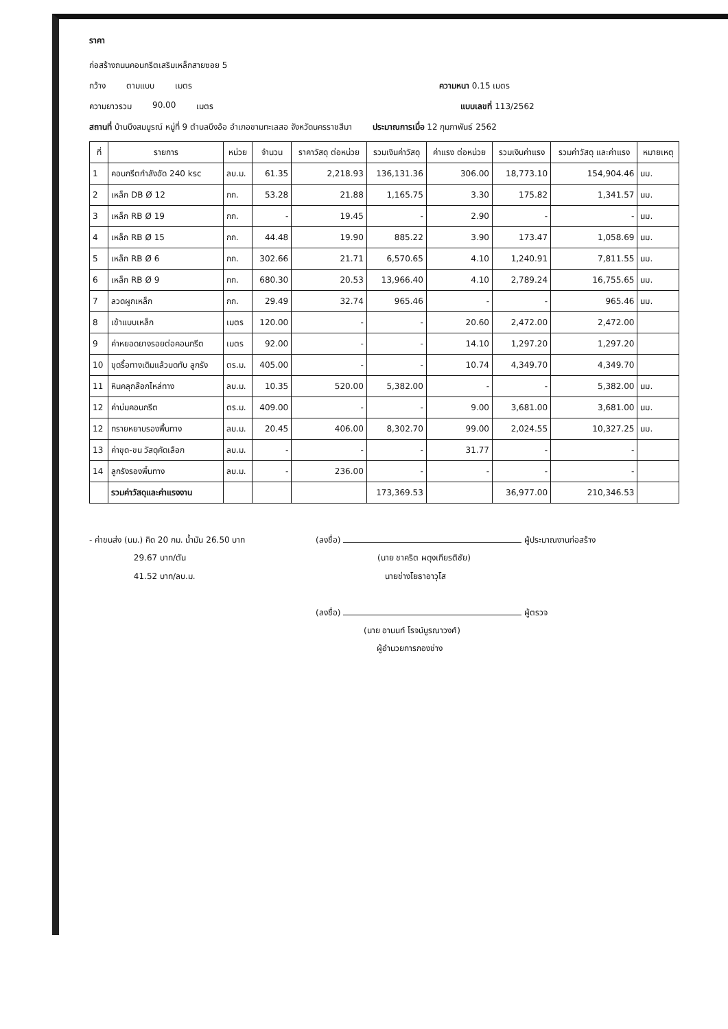ราคา
ก่อสร้างถนนคอนกรีตเสริมเหล็กสายซอย 5
กว้าง ตามแบบ เมตร ความหนา 0.15 เมตร
ความยาวรวม 90.00 เมตร แบบเลขที่ 113/2562
สถานที่ บ้านบึงสมบูรณ์ หมู่ที่ 9 ตำบลบึงอ้อ อำเภอขามทะเลสอ จังหวัดนครราชสีมา ประมาณการเมื่อ 12 กุมภาพันธ์ 2562
| ที่ | รายการ | หน่วย | จำนวน | ราคาวัสดุ ต่อหน่วย | รวมเงินค่าวัสดุ | ค่าแรง ต่อหน่วย | รวมเงินค่าแรง | รวมค่าวัสดุ และค่าแรง | หมายเหตุ |
| --- | --- | --- | --- | --- | --- | --- | --- | --- | --- |
| 1 | คอนกรีตกำลังอัด 240 ksc | ลบ.ม. | 61.35 | 2,218.93 | 136,131.36 | 306.00 | 18,773.10 | 154,904.46 | นม. |
| 2 | เหล็ก DB Ø 12 | กก. | 53.28 | 21.88 | 1,165.75 | 3.30 | 175.82 | 1,341.57 | นม. |
| 3 | เหล็ก RB Ø 19 | กก. | - | 19.45 | - | 2.90 | - | - | นม. |
| 4 | เหล็ก RB Ø 15 | กก. | 44.48 | 19.90 | 885.22 | 3.90 | 173.47 | 1,058.69 | นม. |
| 5 | เหล็ก RB Ø 6 | กก. | 302.66 | 21.71 | 6,570.65 | 4.10 | 1,240.91 | 7,811.55 | นม. |
| 6 | เหล็ก RB Ø 9 | กก. | 680.30 | 20.53 | 13,966.40 | 4.10 | 2,789.24 | 16,755.65 | นม. |
| 7 | ลวดผูกเหล็ก | กก. | 29.49 | 32.74 | 965.46 | - | - | 965.46 | นม. |
| 8 | เข้าแบบเหล็ก | เมตร | 120.00 | - | - | 20.60 | 2,472.00 | 2,472.00 | |
| 9 | ค่าหยอดยางรอยต่อคอนกรีต | เมตร | 92.00 | - | - | 14.10 | 1,297.20 | 1,297.20 | |
| 10 | ขุดรื้อทางเดิมแล้วบดทับ ลูกรัง | ตร.ม. | 405.00 | - | - | 10.74 | 4,349.70 | 4,349.70 | |
| 11 | หินคลุกล๊อกไหล่ทาง | ลบ.ม. | 10.35 | 520.00 | 5,382.00 | - | - | 5,382.00 | นม. |
| 12 | ค่าบ่มคอนกรีต | ตร.ม. | 409.00 | - | - | 9.00 | 3,681.00 | 3,681.00 | นม. |
| 12 | ทรายหยาบรองพื้นทาง | ลบ.ม. | 20.45 | 406.00 | 8,302.70 | 99.00 | 2,024.55 | 10,327.25 | นม. |
| 13 | ค่าขุด-ขน วัสดุคัดเลือก | ลบ.ม. | - | - | - | 31.77 | - | - | |
| 14 | ลูกรังรองพื้นทาง | ลบ.ม. | - | 236.00 | - | - | - | - | |
| | รวมค่าวัสดุและค่าแรงงาน | | | | 173,369.53 | | 36,977.00 | 210,346.53 | |
- ค่าขนส่ง (นม.) คิด 20 กม. น้ำมัน 26.50 บาท
29.67 บาท/ตัน
41.52 บาท/ลบ.ม.
(ลงชื่อ) ผู้ประมาณงานก่อสร้าง
(นาย ชาคริต ผดุงเกียรติชัย)
นายช่างโยธาอาวุโส
(ลงชื่อ) ผู้ตรวจ
(นาย อานนท์ โรจน์บูรณาวงศ์)
ผู้อำนวยการกองช่าง